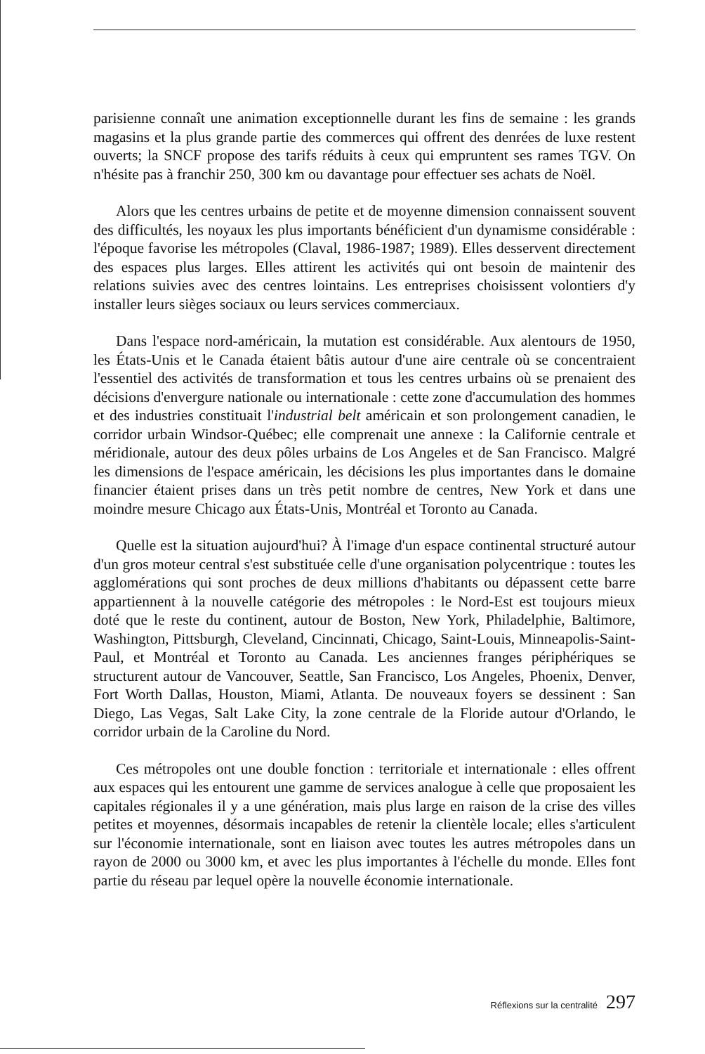parisienne connaît une animation exceptionnelle durant les fins de semaine : les grands magasins et la plus grande partie des commerces qui offrent des denrées de luxe restent ouverts; la SNCF propose des tarifs réduits à ceux qui empruntent ses rames TGV. On n'hésite pas à franchir 250, 300 km ou davantage pour effectuer ses achats de Noël.
Alors que les centres urbains de petite et de moyenne dimension connaissent souvent des difficultés, les noyaux les plus importants bénéficient d'un dynamisme considérable : l'époque favorise les métropoles (Claval, 1986-1987; 1989). Elles desservent directement des espaces plus larges. Elles attirent les activités qui ont besoin de maintenir des relations suivies avec des centres lointains. Les entreprises choisissent volontiers d'y installer leurs sièges sociaux ou leurs services commerciaux.
Dans l'espace nord-américain, la mutation est considérable. Aux alentours de 1950, les États-Unis et le Canada étaient bâtis autour d'une aire centrale où se concentraient l'essentiel des activités de transformation et tous les centres urbains où se prenaient des décisions d'envergure nationale ou internationale : cette zone d'accumulation des hommes et des industries constituait l'industrial belt américain et son prolongement canadien, le corridor urbain Windsor-Québec; elle comprenait une annexe : la Californie centrale et méridionale, autour des deux pôles urbains de Los Angeles et de San Francisco. Malgré les dimensions de l'espace américain, les décisions les plus importantes dans le domaine financier étaient prises dans un très petit nombre de centres, New York et dans une moindre mesure Chicago aux États-Unis, Montréal et Toronto au Canada.
Quelle est la situation aujourd'hui? À l'image d'un espace continental structuré autour d'un gros moteur central s'est substituée celle d'une organisation polycentrique : toutes les agglomérations qui sont proches de deux millions d'habitants ou dépassent cette barre appartiennent à la nouvelle catégorie des métropoles : le Nord-Est est toujours mieux doté que le reste du continent, autour de Boston, New York, Philadelphie, Baltimore, Washington, Pittsburgh, Cleveland, Cincinnati, Chicago, Saint-Louis, Minneapolis-Saint-Paul, et Montréal et Toronto au Canada. Les anciennes franges périphériques se structurent autour de Vancouver, Seattle, San Francisco, Los Angeles, Phoenix, Denver, Fort Worth Dallas, Houston, Miami, Atlanta. De nouveaux foyers se dessinent : San Diego, Las Vegas, Salt Lake City, la zone centrale de la Floride autour d'Orlando, le corridor urbain de la Caroline du Nord.
Ces métropoles ont une double fonction : territoriale et internationale : elles offrent aux espaces qui les entourent une gamme de services analogue à celle que proposaient les capitales régionales il y a une génération, mais plus large en raison de la crise des villes petites et moyennes, désormais incapables de retenir la clientèle locale; elles s'articulent sur l'économie internationale, sont en liaison avec toutes les autres métropoles dans un rayon de 2000 ou 3000 km, et avec les plus importantes à l'échelle du monde. Elles font partie du réseau par lequel opère la nouvelle économie internationale.
Réflexions sur la centralité 297